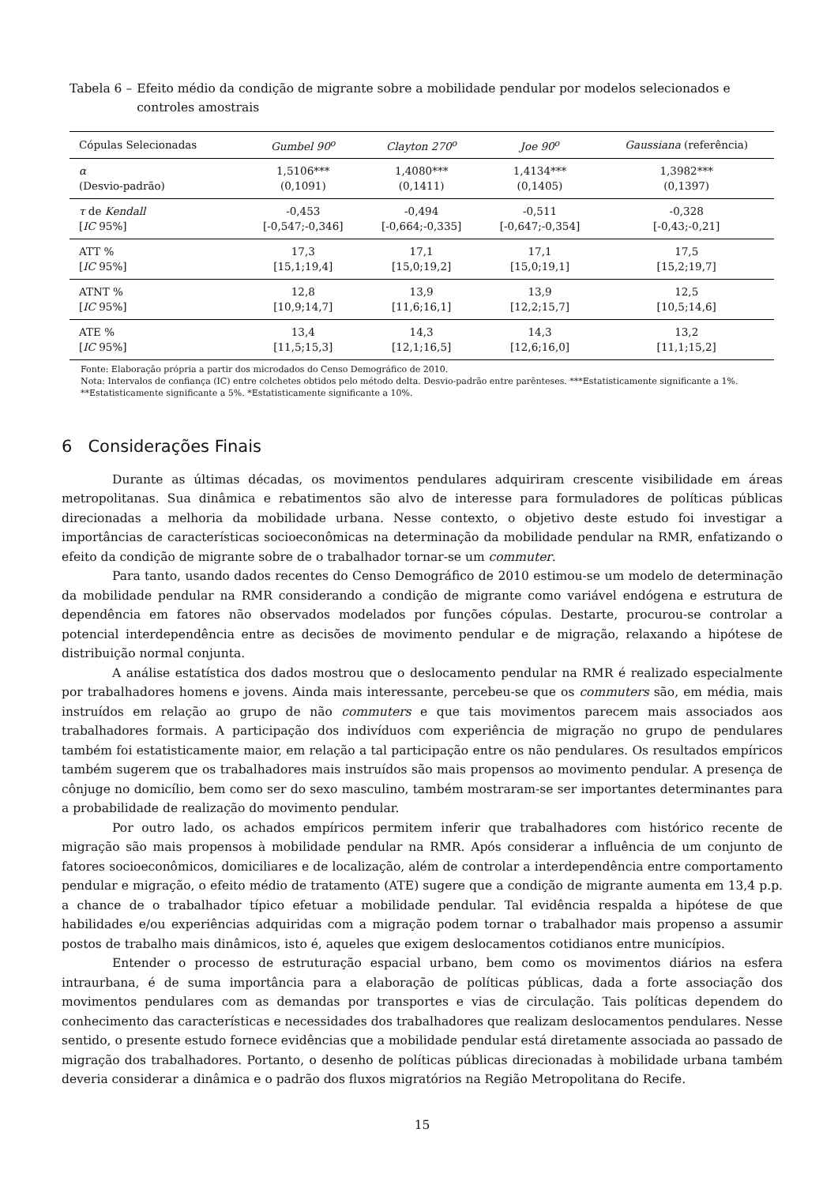Tabela 6 – Efeito médio da condição de migrante sobre a mobilidade pendular por modelos selecionados e controles amostrais
| Cópulas Selecionadas | Gumbel 90<sup>o</sup> | Clayton 270<sup>o</sup> | Joe 90<sup>o</sup> | Gaussiana (referência) |
| --- | --- | --- | --- | --- |
| α | 1,5106*** | 1,4080*** | 1,4134*** | 1,3982*** |
| (Desvio-padrão) | (0,1091) | (0,1411) | (0,1405) | (0,1397) |
| τ de Kendall | -0,453 | -0,494 | -0,511 | -0,328 |
| [ IC 95%] | [-0,547;-0,346] | [-0,664;-0,335] | [-0,647;-0,354] | [-0,43;-0,21] |
| ATT % | 17,3 | 17,1 | 17,1 | 17,5 |
| [ IC 95%] | [15,1;19,4] | [15,0;19,2] | [15,0;19,1] | [15,2;19,7] |
| ATNT % | 12,8 | 13,9 | 13,9 | 12,5 |
| [ IC 95%] | [10,9;14,7] | [11,6;16,1] | [12,2;15,7] | [10,5;14,6] |
| ATE % | 13,4 | 14,3 | 14,3 | 13,2 |
| [ IC 95%] | [11,5;15,3] | [12,1;16,5] | [12,6;16,0] | [11,1;15,2] |
Fonte: Elaboração própria a partir dos microdados do Censo Demográfico de 2010.
Nota: Intervalos de confiança (IC) entre colchetes obtidos pelo método delta. Desvio-padrão entre parênteses. ***Estatisticamente significante a 1%. **Estatisticamente significante a 5%. *Estatisticamente significante a 10%.
6 Considerações Finais
Durante as últimas décadas, os movimentos pendulares adquiriram crescente visibilidade em áreas metropolitanas. Sua dinâmica e rebatimentos são alvo de interesse para formuladores de políticas públicas direcionadas a melhoria da mobilidade urbana. Nesse contexto, o objetivo deste estudo foi investigar a importâncias de características socioeconômicas na determinação da mobilidade pendular na RMR, enfatizando o efeito da condição de migrante sobre de o trabalhador tornar-se um commuter.
Para tanto, usando dados recentes do Censo Demográfico de 2010 estimou-se um modelo de determinação da mobilidade pendular na RMR considerando a condição de migrante como variável endógena e estrutura de dependência em fatores não observados modelados por funções cópulas. Destarte, procurou-se controlar a potencial interdependência entre as decisões de movimento pendular e de migração, relaxando a hipótese de distribuição normal conjunta.
A análise estatística dos dados mostrou que o deslocamento pendular na RMR é realizado especialmente por trabalhadores homens e jovens. Ainda mais interessante, percebeu-se que os commuters são, em média, mais instruídos em relação ao grupo de não commuters e que tais movimentos parecem mais associados aos trabalhadores formais. A participação dos indivíduos com experiência de migração no grupo de pendulares também foi estatisticamente maior, em relação a tal participação entre os não pendulares. Os resultados empíricos também sugerem que os trabalhadores mais instruídos são mais propensos ao movimento pendular. A presença de cônjuge no domicílio, bem como ser do sexo masculino, também mostraram-se ser importantes determinantes para a probabilidade de realização do movimento pendular.
Por outro lado, os achados empíricos permitem inferir que trabalhadores com histórico recente de migração são mais propensos à mobilidade pendular na RMR. Após considerar a influência de um conjunto de fatores socioeconômicos, domiciliares e de localização, além de controlar a interdependência entre comportamento pendular e migração, o efeito médio de tratamento (ATE) sugere que a condição de migrante aumenta em 13,4 p.p. a chance de o trabalhador típico efetuar a mobilidade pendular. Tal evidência respalda a hipótese de que habilidades e/ou experiências adquiridas com a migração podem tornar o trabalhador mais propenso a assumir postos de trabalho mais dinâmicos, isto é, aqueles que exigem deslocamentos cotidianos entre municípios.
Entender o processo de estruturação espacial urbano, bem como os movimentos diários na esfera intraurbana, é de suma importância para a elaboração de políticas públicas, dada a forte associação dos movimentos pendulares com as demandas por transportes e vias de circulação. Tais políticas dependem do conhecimento das características e necessidades dos trabalhadores que realizam deslocamentos pendulares. Nesse sentido, o presente estudo fornece evidências que a mobilidade pendular está diretamente associada ao passado de migração dos trabalhadores. Portanto, o desenho de políticas públicas direcionadas à mobilidade urbana também deveria considerar a dinâmica e o padrão dos fluxos migratórios na Região Metropolitana do Recife.
15